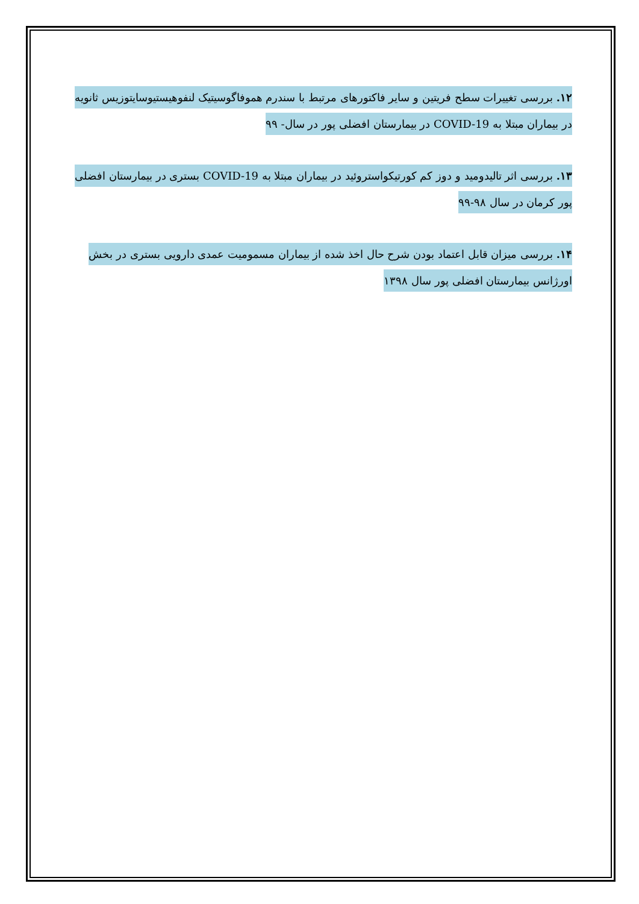۱۲. بررسی تغییرات سطح فریتین و سایر فاکتورهای مرتبط با سندرم هموفاگوسیتیک لنفوهیستیوسایتوزیس ثانویه در بیماران مبتلا به COVID-19 در بیمارستان افضلی پور در سال- ۹۹
۱۳. بررسی اثر تالیدومید و دوز کم کورتیکواستروئید در بیماران مبتلا به COVID-19 بستری در بیمارستان افضلی پور کرمان در سال ۹۸-۹۹
۱۴. بررسی میزان قابل اعتماد بودن شرح حال اخذ شده از بیماران مسمومیت عمدی دارویی بستری در بخش اورژانس بیمارستان افضلی پور سال ۱۳۹۸